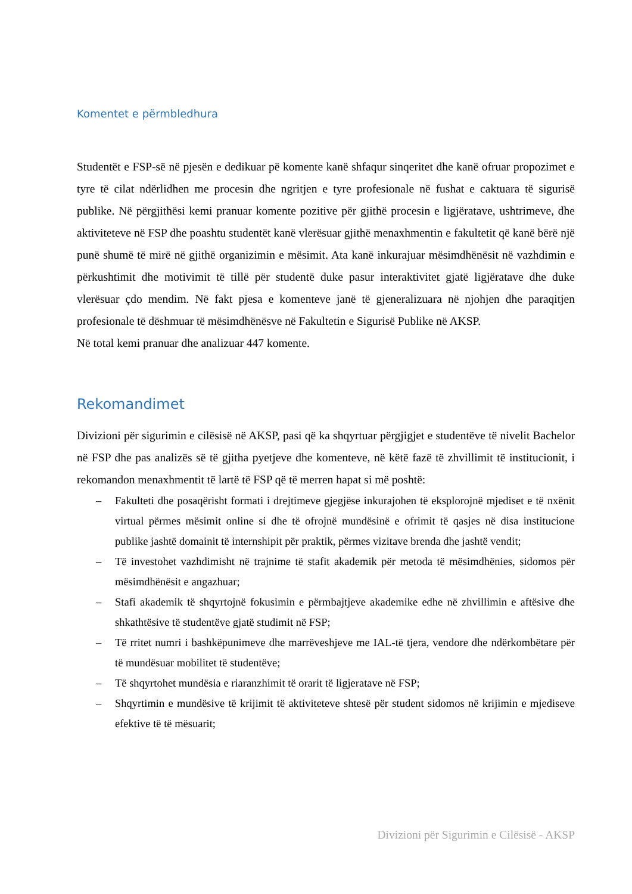Komentet e përmbledhura
Studentët e FSP-së në pjesën e dedikuar pë komente kanë shfaqur sinqeritet dhe kanë ofruar propozimet e tyre të cilat ndërlidhen me procesin dhe ngritjen e tyre profesionale në fushat e caktuara të sigurisë publike. Në përgjithësi kemi pranuar komente pozitive për gjithë procesin e ligjëratave, ushtrimeve, dhe aktiviteteve në FSP dhe poashtu studentët kanë vlerësuar gjithë menaxhmentin e fakultetit që kanë bërë një punë shumë të mirë në gjithë organizimin e mësimit. Ata kanë inkurajuar mësimdhënësit në vazhdimin e përkushtimit dhe motivimit të tillë për studentë duke pasur interaktivitet gjatë ligjëratave dhe duke vlerësuar çdo mendim. Në fakt pjesa e komenteve janë të gjeneralizuara në njohjen dhe paraqitjen profesionale të dëshmuar të mësimdhënësve në Fakultetin e Sigurisë Publike në AKSP.
Në total kemi pranuar dhe analizuar 447 komente.
Rekomandimet
Divizioni për sigurimin e cilësisë në AKSP, pasi që ka shqyrtuar përgjigjet e studentëve të nivelit Bachelor në FSP dhe pas analizës së të gjitha pyetjeve dhe komenteve, në këtë fazë të zhvillimit të institucionit, i rekomandon menaxhmentit të lartë të FSP që të merren hapat si më poshtë:
– Fakulteti dhe posaqërisht formati i drejtimeve gjegjëse inkurajohen të eksplorojnë mjediset e të nxënit virtual përmes mësimit online si dhe të ofrojnë mundësinë e ofrimit të qasjes në disa institucione publike jashtë domainit të internshipit për praktik, përmes vizitave brenda dhe jashtë vendit;
– Të investohet vazhdimisht në trajnime të stafit akademik për metoda të mësimdhënies, sidomos për mësimdhënësit e angazhuar;
– Stafi akademik të shqyrtojnë fokusimin e përmbajtjeve akademike edhe në zhvillimin e aftësive dhe shkathtësive të studentëve gjatë studimit në FSP;
– Të rritet numri i bashkëpunimeve dhe marrëveshjeve me IAL-të tjera, vendore dhe ndërkombëtare për të mundësuar mobilitet të studentëve;
– Të shqyrtohet mundësia e riaranzhimit të orarit të ligjeratave në FSP;
– Shqyrtimin e mundësive të krijimit të aktiviteteve shtesë për student sidomos në krijimin e mjediseve efektive të të mësuarit;
Divizioni për Sigurimin e Cilësisë - AKSP